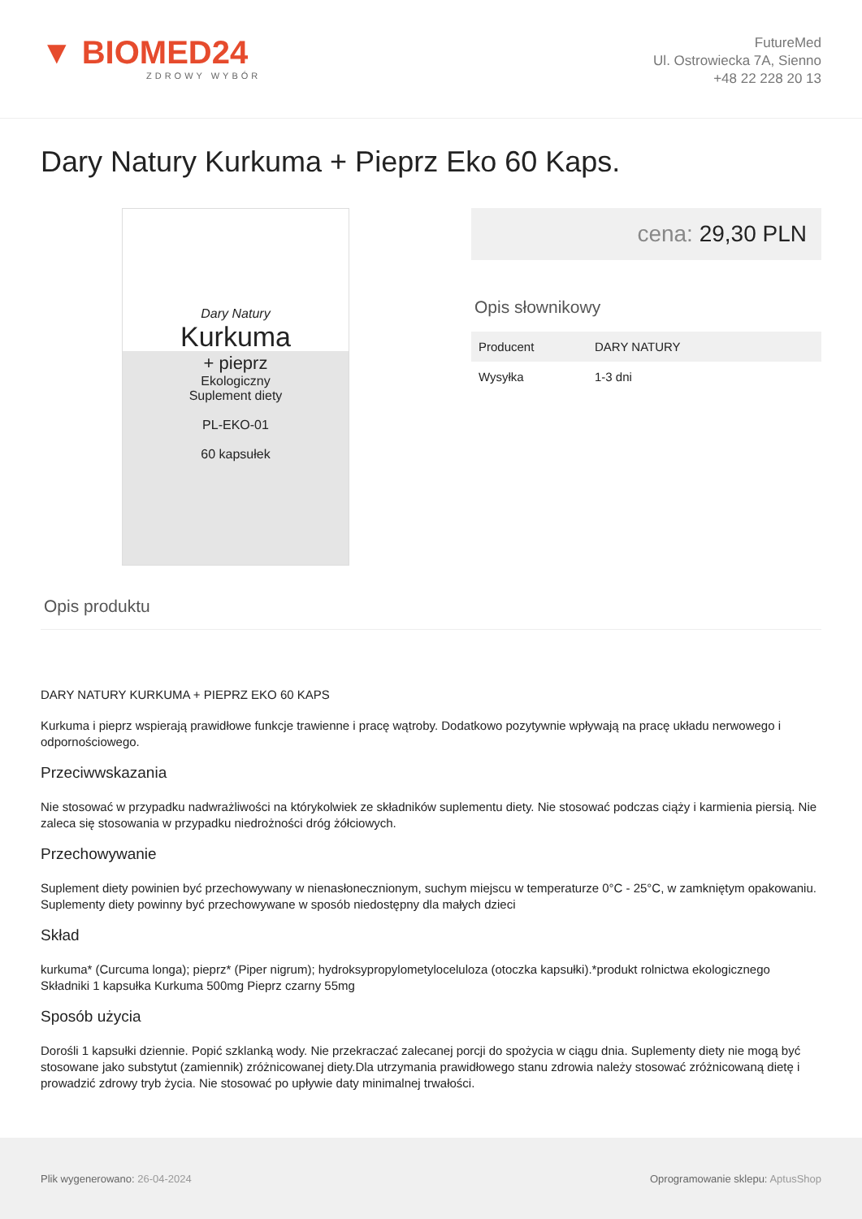▼ BIOMED24
ZDROWY WYBÓR
FutureMed
Ul. Ostrowiecka 7A, Sienno
+48 22 228 20 13
Dary Natury Kurkuma + Pieprz Eko 60 Kaps.
Dary Natury
Kurkuma
+ pieprz
Ekologiczny
Suplement diety
PL-EKO-01
60 kapsułek
cena: 29,30 PLN
Opis słownikowy
| Producent | DARY NATURY |
| Wysyłka | 1-3 dni |
Opis produktu
DARY NATURY KURKUMA + PIEPRZ EKO 60 KAPS
Kurkuma i pieprz wspierają prawidłowe funkcje trawienne i pracę wątroby. Dodatkowo pozytywnie wpływają na pracę układu nerwowego i odpornościowego.
Przeciwwskazania
Nie stosować w przypadku nadwrażliwości na którykolwiek ze składników suplementu diety. Nie stosować podczas ciąży i karmienia piersią. Nie zaleca się stosowania w przypadku niedrożności dróg żółciowych.
Przechowywanie
Suplement diety powinien być przechowywany w nienasłonecznionym, suchym miejscu w temperaturze 0°C - 25°C, w zamkniętym opakowaniu. Suplementy diety powinny być przechowywane w sposób niedostępny dla małych dzieci
Skład
kurkuma* (Curcuma longa); pieprz* (Piper nigrum); hydroksypropylometyloceluloza (otoczka kapsułki).*produkt rolnictwa ekologicznego Składniki 1 kapsułka Kurkuma 500mg Pieprz czarny 55mg
Sposób użycia
Dorośli 1 kapsułki dziennie. Popić szklanką wody. Nie przekraczać zalecanej porcji do spożycia w ciągu dnia. Suplementy diety nie mogą być stosowane jako substytut (zamiennik) zróżnicowanej diety.Dla utrzymania prawidłowego stanu zdrowia należy stosować zróżnicowaną dietę i prowadzić zdrowy tryb życia. Nie stosować po upływie daty minimalnej trwałości.
Plik wygenerowano: 26-04-2024
Oprogramowanie sklepu: AptusShop